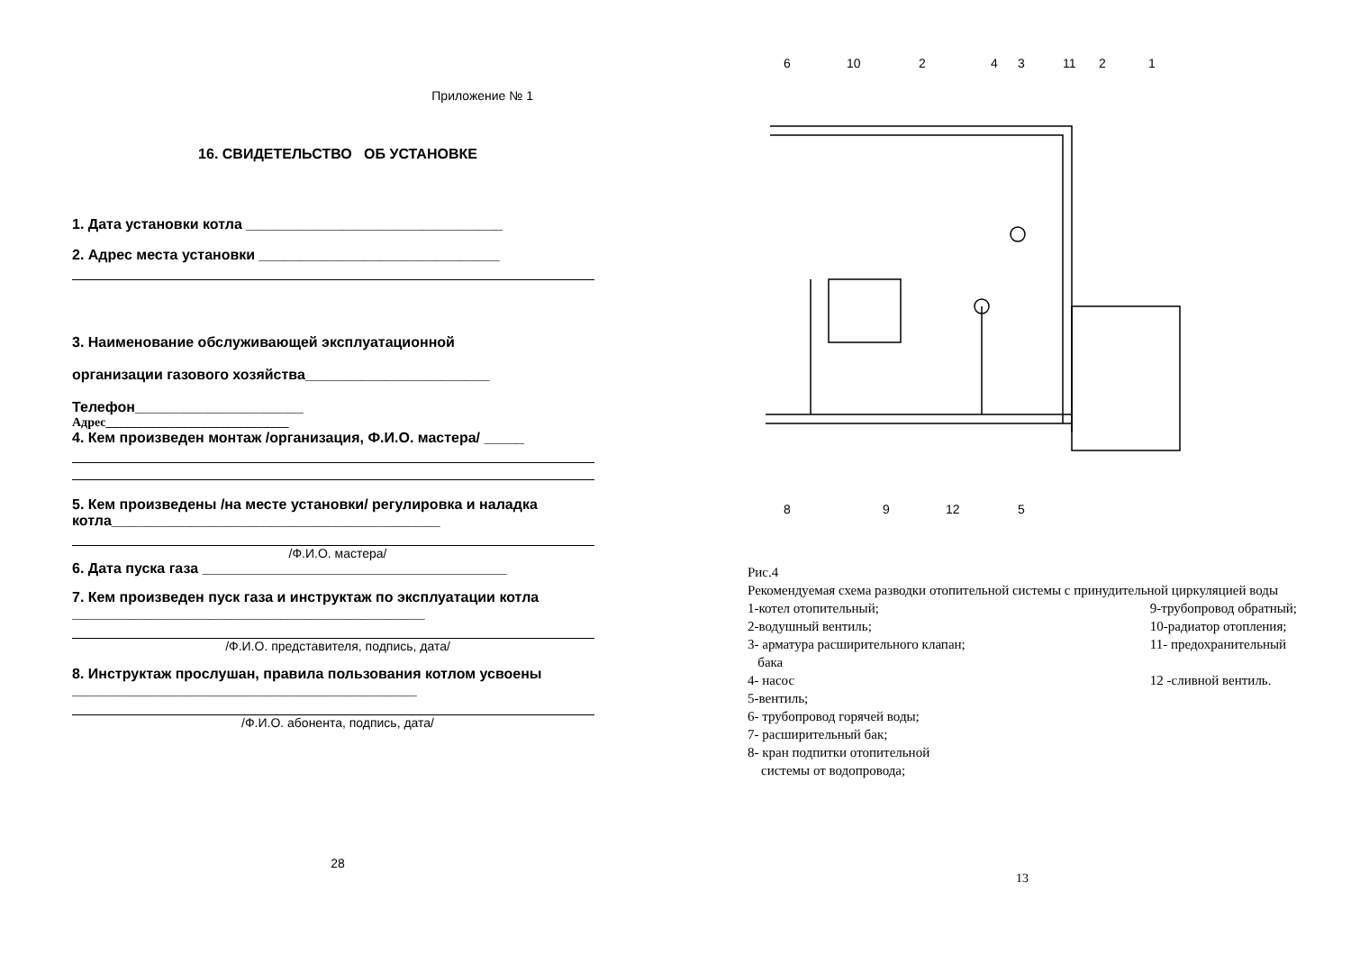Приложение № 1
16. СВИДЕТЕЛЬСТВО ОБ УСТАНОВКЕ
1. Дата установки котла ________________________________
2. Адрес места установки ______________________________
3. Наименование обслуживающей эксплуатационной
организации газового хозяйства_______________________
Телефон_____________________
Адрес_____________________________
4. Кем произведен монтаж /организация, Ф.И.О. мастера/ _____
5. Кем произведены /на месте установки/ регулировка и наладка котла_________________________________________
/Ф.И.О. мастера/
6. Дата пуска газа ______________________________________
7. Кем произведен пуск газа и инструктаж по эксплуатации котла ____________________________________________
/Ф.И.О. представителя, подпись, дата/
8. Инструктаж прослушан, правила пользования котлом усвоены ___________________________________________
/Ф.И.О. абонента, подпись, дата/
28
6
10
2
4
3
11
2
1
8
9
12
5
Рис.4
Рекомендуемая схема разводки отопительной системы с принудительной циркуляцией воды
1-котел отопительный;
2-водушный вентиль;
3- арматура расширительного клапан;
бака
4- насос
5-вентиль;
6- трубопровод горячей воды;
7- расширительный бак;
8- кран подпитки отопительной
системы от водопровода;
9-трубопровод обратный;
10-радиатор отопления;
11- предохранительный
12 -сливной вентиль.
13